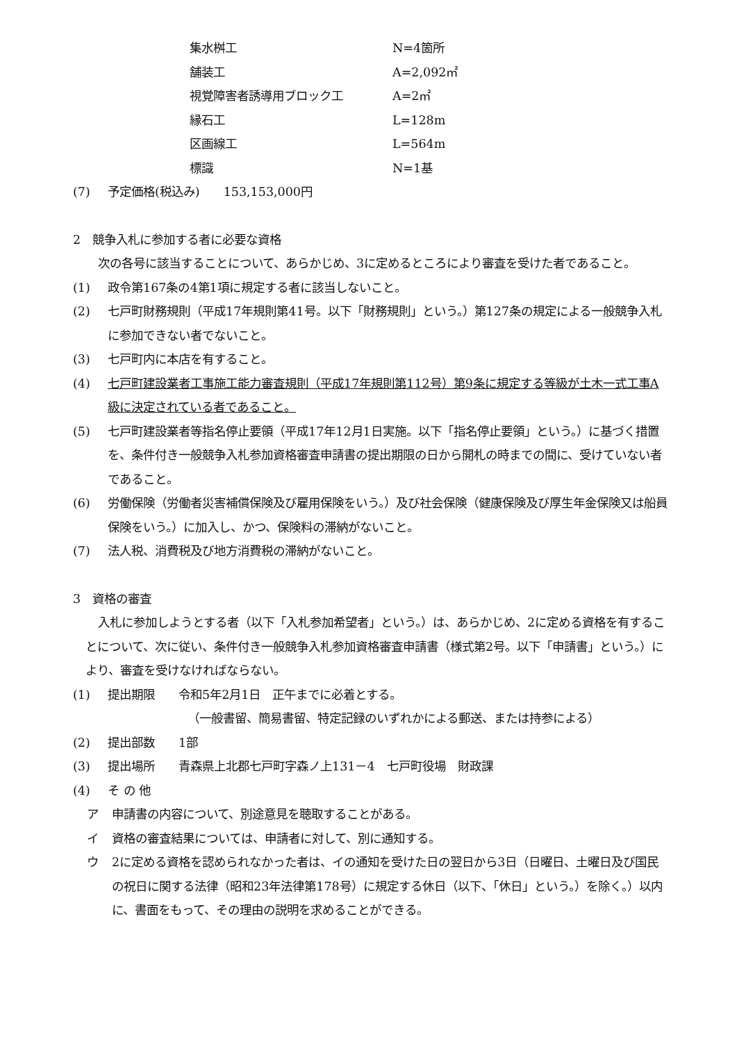集水桝工 N=4箇所
舗装工 A=2,092㎡
視覚障害者誘導用ブロック工 A=2㎡
縁石工 L=128m
区画線工 L=564m
標識 N=1基
(7) 予定価格(税込み)　　153,153,000円
2　競争入札に参加する者に必要な資格
次の各号に該当することについて、あらかじめ、3に定めるところにより審査を受けた者であること。
(1) 政令第167条の4第1項に規定する者に該当しないこと。
(2) 七戸町財務規則（平成17年規則第41号。以下「財務規則」という。）第127条の規定による一般競争入札に参加できない者でないこと。
(3) 七戸町内に本店を有すること。
(4) 七戸町建設業者工事施工能力審査規則（平成17年規則第112号）第9条に規定する等級が土木一式工事A級に決定されている者であること。
(5) 七戸町建設業者等指名停止要領（平成17年12月1日実施。以下「指名停止要領」という。）に基づく措置を、条件付き一般競争入札参加資格審査申請書の提出期限の日から開札の時までの間に、受けていない者であること。
(6) 労働保険（労働者災害補償保険及び雇用保険をいう。）及び社会保険（健康保険及び厚生年金保険又は船員保険をいう。）に加入し、かつ、保険料の滞納がないこと。
(7) 法人税、消費税及び地方消費税の滞納がないこと。
3　資格の審査
入札に参加しようとする者（以下「入札参加希望者」という。）は、あらかじめ、2に定める資格を有することについて、次に従い、条件付き一般競争入札参加資格審査申請書（様式第2号。以下「申請書」という。）により、審査を受けなければならない。
(1) 提出期限　　令和5年2月1日　正午までに必着とする。
（一般書留、簡易書留、特定記録のいずれかによる郵送、または持参による）
(2) 提出部数　　1部
(3) 提出場所　　青森県上北郡七戸町字森ノ上131－4　七戸町役場　財政課
(4) そ の 他
ア 申請書の内容について、別途意見を聴取することがある。
イ 資格の審査結果については、申請者に対して、別に通知する。
ウ 2に定める資格を認められなかった者は、イの通知を受けた日の翌日から3日（日曜日、土曜日及び国民の祝日に関する法律（昭和23年法律第178号）に規定する休日（以下、「休日」という。）を除く。）以内に、書面をもって、その理由の説明を求めることができる。